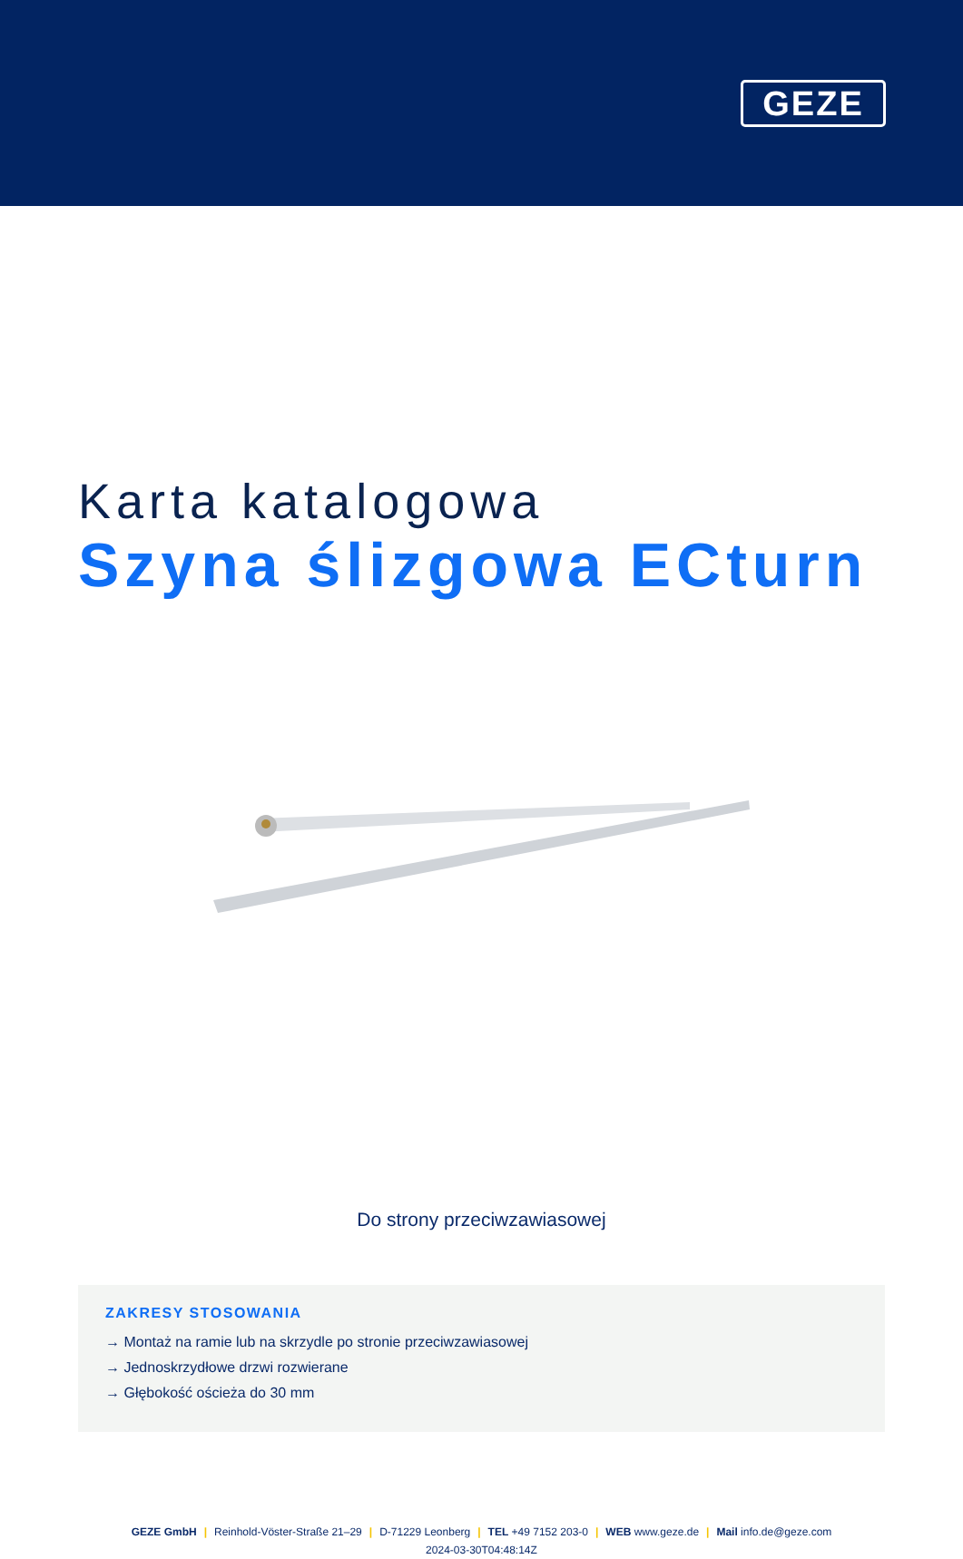GEZE
Karta katalogowa
Szyna ślizgowa ECturn
Do strony przeciwzawiasowej
ZAKRESY STOSOWANIA
→ Montaż na ramie lub na skrzydle po stronie przeciwzawiasowej
→ Jednoskrzydłowe drzwi rozwierane
→ Głębokość ościeża do 30 mm
GEZE GmbH | Reinhold-Vöster-Straße 21–29 | D-71229 Leonberg | TEL +49 7152 203-0 | WEB www.geze.de | Mail info.de@geze.com
2024-03-30T04:48:14Z